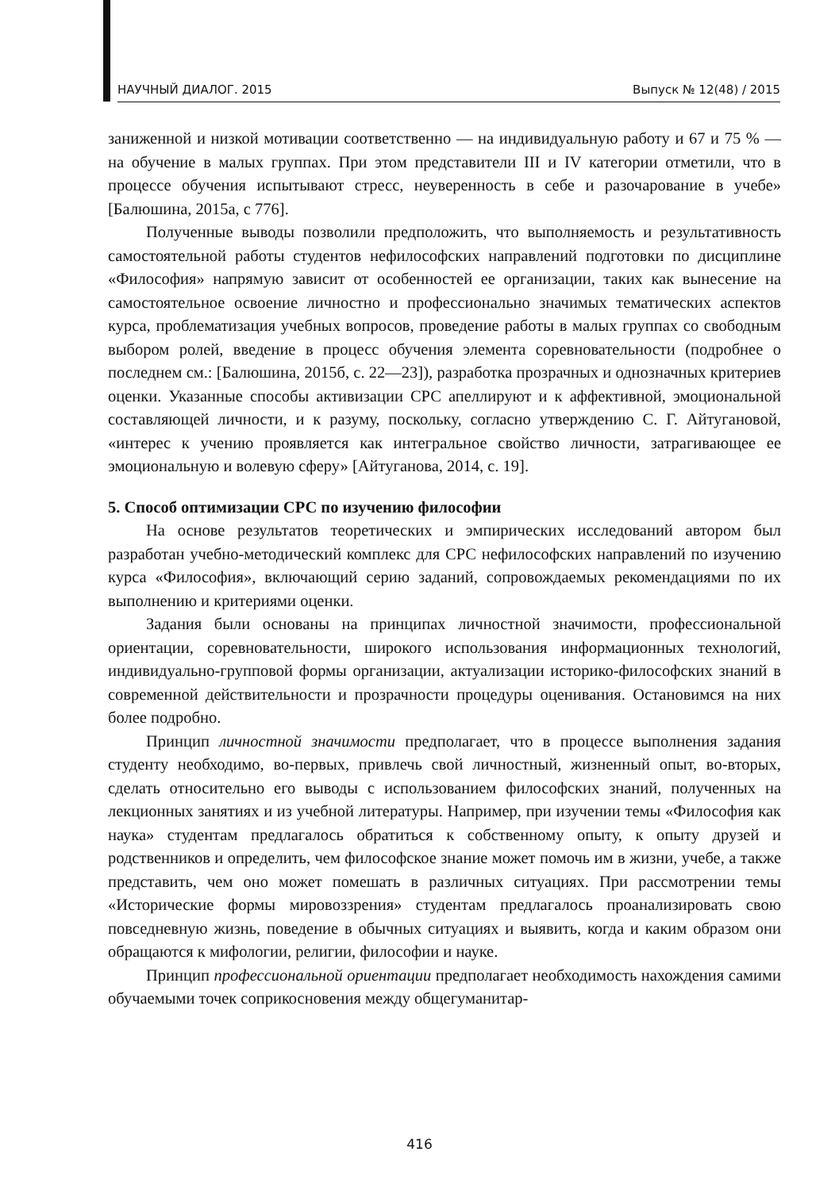НАУЧНЫЙ ДИАЛОГ. 2015 Выпуск № 12(48) / 2015
заниженной и низкой мотивации соответственно — на индивидуальную работу и 67 и 75 % — на обучение в малых группах. При этом представители III и IV категории отметили, что в процессе обучения испытывают стресс, неуверенность в себе и разочарование в учебе» [Балюшина, 2015а, с 776].
Полученные выводы позволили предположить, что выполняемость и результативность самостоятельной работы студентов нефилософских направлений подготовки по дисциплине «Философия» напрямую зависит от особенностей ее организации, таких как вынесение на самостоятельное освоение личностно и профессионально значимых тематических аспектов курса, проблематизация учебных вопросов, проведение работы в малых группах со свободным выбором ролей, введение в процесс обучения элемента соревновательности (подробнее о последнем см.: [Балюшина, 2015б, с. 22—23]), разработка прозрачных и однозначных критериев оценки. Указанные способы активизации СРС апеллируют и к аффективной, эмоциональной составляющей личности, и к разуму, поскольку, согласно утверждению С. Г. Айтугановой, «интерес к учению проявляется как интегральное свойство личности, затрагивающее ее эмоциональную и волевую сферу» [Айтуганова, 2014, с. 19].
5. Способ оптимизации СРС по изучению философии
На основе результатов теоретических и эмпирических исследований автором был разработан учебно-методический комплекс для СРС нефилософских направлений по изучению курса «Философия», включающий серию заданий, сопровождаемых рекомендациями по их выполнению и критериями оценки.
Задания были основаны на принципах личностной значимости, профессиональной ориентации, соревновательности, широкого использования информационных технологий, индивидуально-групповой формы организации, актуализации историко-философских знаний в современной действительности и прозрачности процедуры оценивания. Остановимся на них более подробно.
Принцип личностной значимости предполагает, что в процессе выполнения задания студенту необходимо, во-первых, привлечь свой личностный, жизненный опыт, во-вторых, сделать относительно его выводы с использованием философских знаний, полученных на лекционных занятиях и из учебной литературы. Например, при изучении темы «Философия как наука» студентам предлагалось обратиться к собственному опыту, к опыту друзей и родственников и определить, чем философское знание может помочь им в жизни, учебе, а также представить, чем оно может помешать в различных ситуациях. При рассмотрении темы «Исторические формы мировоззрения» студентам предлагалось проанализировать свою повседневную жизнь, поведение в обычных ситуациях и выявить, когда и каким образом они обращаются к мифологии, религии, философии и науке.
Принцип профессиональной ориентации предполагает необходимость нахождения самими обучаемыми точек соприкосновения между общегуманитар-
416